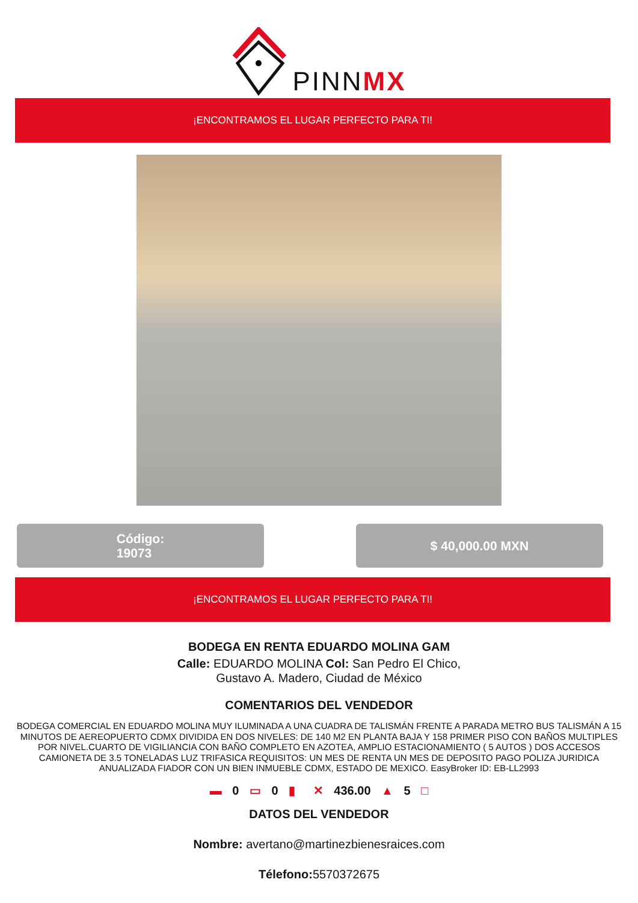PINNMX
¡ENCONTRAMOS EL LUGAR PERFECTO PARA TI!
Código:
19073
$ 40,000.00 MXN
¡ENCONTRAMOS EL LUGAR PERFECTO PARA TI!
BODEGA EN RENTA EDUARDO MOLINA GAM
Calle: EDUARDO MOLINA Col: San Pedro El Chico,
Gustavo A. Madero, Ciudad de México
COMENTARIOS DEL VENDEDOR
BODEGA COMERCIAL EN EDUARDO MOLINA MUY ILUMINADA A UNA CUADRA DE TALISMÁN FRENTE A PARADA METRO BUS TALISMÁN A 15 MINUTOS DE AEREOPUERTO CDMX DIVIDIDA EN DOS NIVELES: DE 140 M2 EN PLANTA BAJA Y 158 PRIMER PISO CON BAÑOS MULTIPLES POR NIVEL.CUARTO DE VIGILIANCIA CON BAÑO COMPLETO EN AZOTEA, AMPLIO ESTACIONAMIENTO ( 5 AUTOS ) DOS ACCESOS CAMIONETA DE 3.5 TONELADAS LUZ TRIFASICA REQUISITOS: UN MES DE RENTA UN MES DE DEPOSITO PAGO POLIZA JURIDICA ANUALIZADA FIADOR CON UN BIEN INMUEBLE CDMX, ESTADO DE MEXICO. EasyBroker ID: EB-LL2993
▬ 0 ▭ 0 ▮ ✕ 436.00 ▲ 5 □
DATOS DEL VENDEDOR
Nombre: avertano@martinezbienesraices.com
Télefono: 5570372675